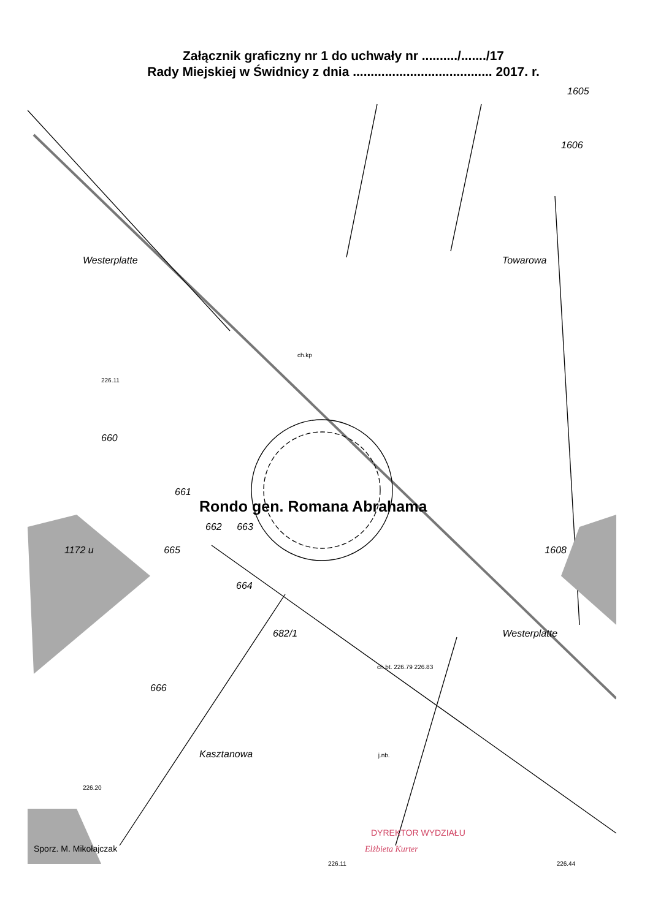Załącznik graficzny nr 1 do uchwały nr ........../......./17
Rady Miejskiej w Świdnicy z dnia ....................................... 2017. r.
1605
1606
Westerplatte Towarowa
ch.kp
226.11
660
661
Rondo gen. Romana Abrahama
662 663
1172 u 665 1608
664
682/1 Westerplatte
ch.bt. 226.79 226.83
666
Kasztanowa j.nb.
226.20
DYREKTOR WYDZIAŁU
Sporz. M. Mikołajczak Elżbieta Kurter
226.11 226.44